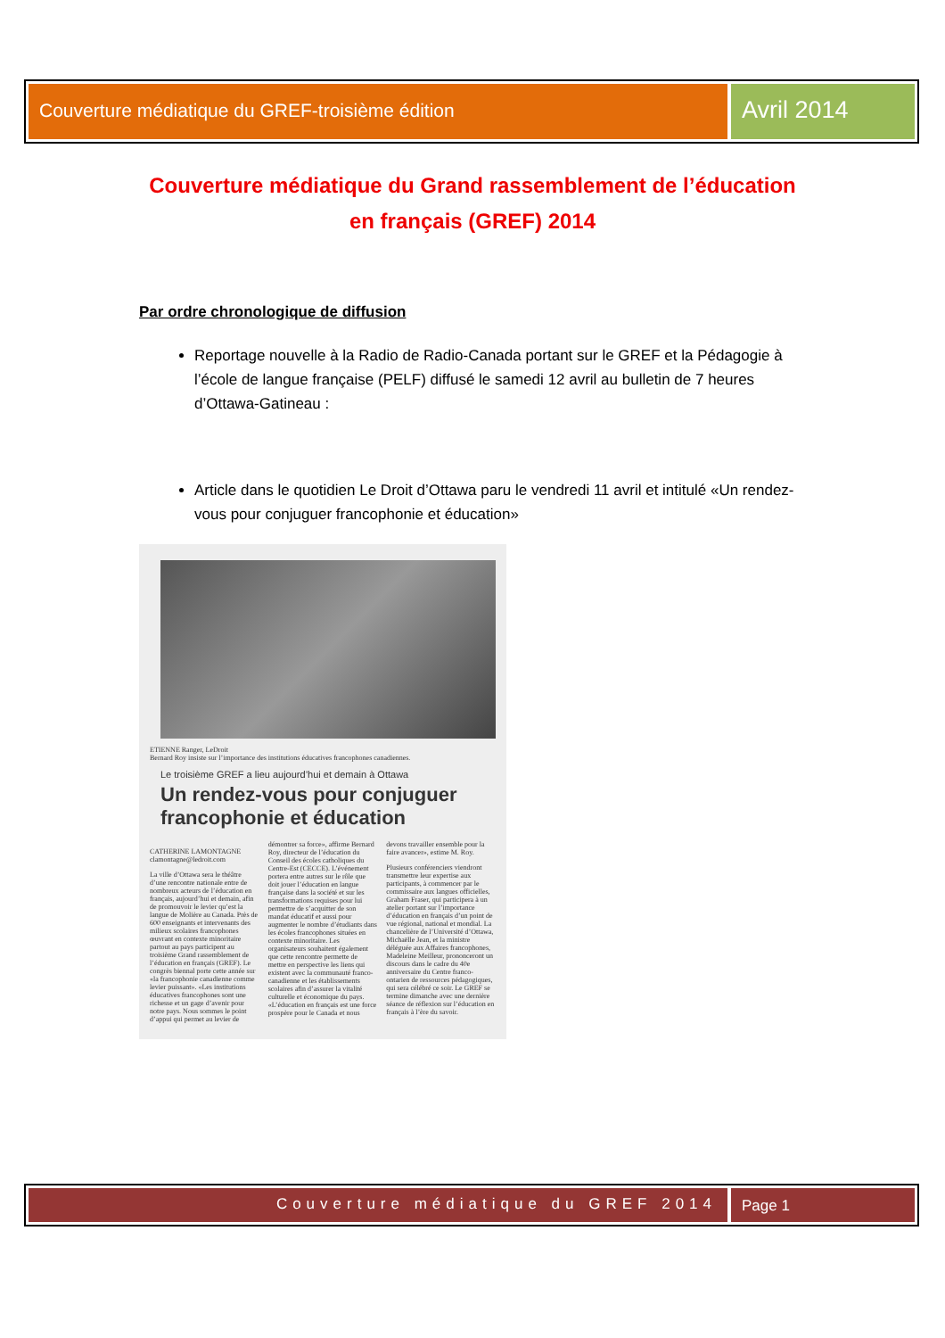Couverture médiatique du GREF-troisième édition
Avril 2014
Couverture médiatique du Grand rassemblement de l’éducation
en français (GREF) 2014
Par ordre chronologique de diffusion
Reportage nouvelle à la Radio de Radio-Canada portant sur le GREF et la Pédagogie à l’école de langue française (PELF) diffusé le samedi 12 avril au bulletin de 7 heures d’Ottawa-Gatineau :
Article dans le quotidien Le Droit d’Ottawa paru le vendredi 11 avril et intitulé «Un rendez-vous pour conjuguer francophonie et éducation»
ETIENNE Ranger, LeDroit
Bernard Roy insiste sur l’importance des institutions éducatives francophones canadiennes.
Le troisième GREF a lieu aujourd’hui et demain à Ottawa
Un rendez-vous pour conjuguer francophonie et éducation
CATHERINE LAMONTAGNE
clamontagne@ledroit.com
La ville d’Ottawa sera le théâtre d’une rencontre nationale entre de nombreux acteurs de l’éducation en français, aujourd’hui et demain, afin de promouvoir le levier qu’est la langue de Molière au Canada. Près de 600 enseignants et intervenants des milieux scolaires francophones œuvrant en contexte minoritaire partout au pays participent au troisième Grand rassemblement de l’éducation en français (GREF). Le congrès biennal porte cette année sur «la francophonie canadienne comme levier puissant». «Les institutions éducatives francophones sont une richesse et un gage d’avenir pour notre pays. Nous sommes le point d’appui qui permet au levier de démontrer sa force», affirme Bernard Roy, directeur de l’éducation du Conseil des écoles catholiques du Centre-Est (CECCE). L’événement portera entre autres sur le rôle que doit jouer l’éducation en langue française dans la société et sur les transformations requises pour lui permettre de s’acquitter de son mandat éducatif et aussi pour augmenter le nombre d’étudiants dans les écoles francophones situées en contexte minoritaire. Les organisateurs souhaitent également que cette rencontre permette de mettre en perspective les liens qui existent avec la communauté franco-canadienne et les établissements scolaires afin d’assurer la vitalité culturelle et économique du pays. «L’éducation en français est une force prospère pour le Canada et nous devons travailler ensemble pour la faire avancer», estime M. Roy.
Plusieurs conférenciers viendront transmettre leur expertise aux participants, à commencer par le commissaire aux langues officielles, Graham Fraser, qui participera à un atelier portant sur l’importance d’éducation en français d’un point de vue régional, national et mondial. La chancelière de l’Université d’Ottawa, Michaëlle Jean, et la ministre déléguée aux Affaires francophones, Madeleine Meilleur, prononceront un discours dans le cadre du 40e anniversaire du Centre franco-ontarien de ressources pédagogiques, qui sera célébré ce soir. Le GREF se termine dimanche avec une dernière séance de réflexion sur l’éducation en français à l’ère du savoir.
Couverture médiatique du GREF 2014
Page 1